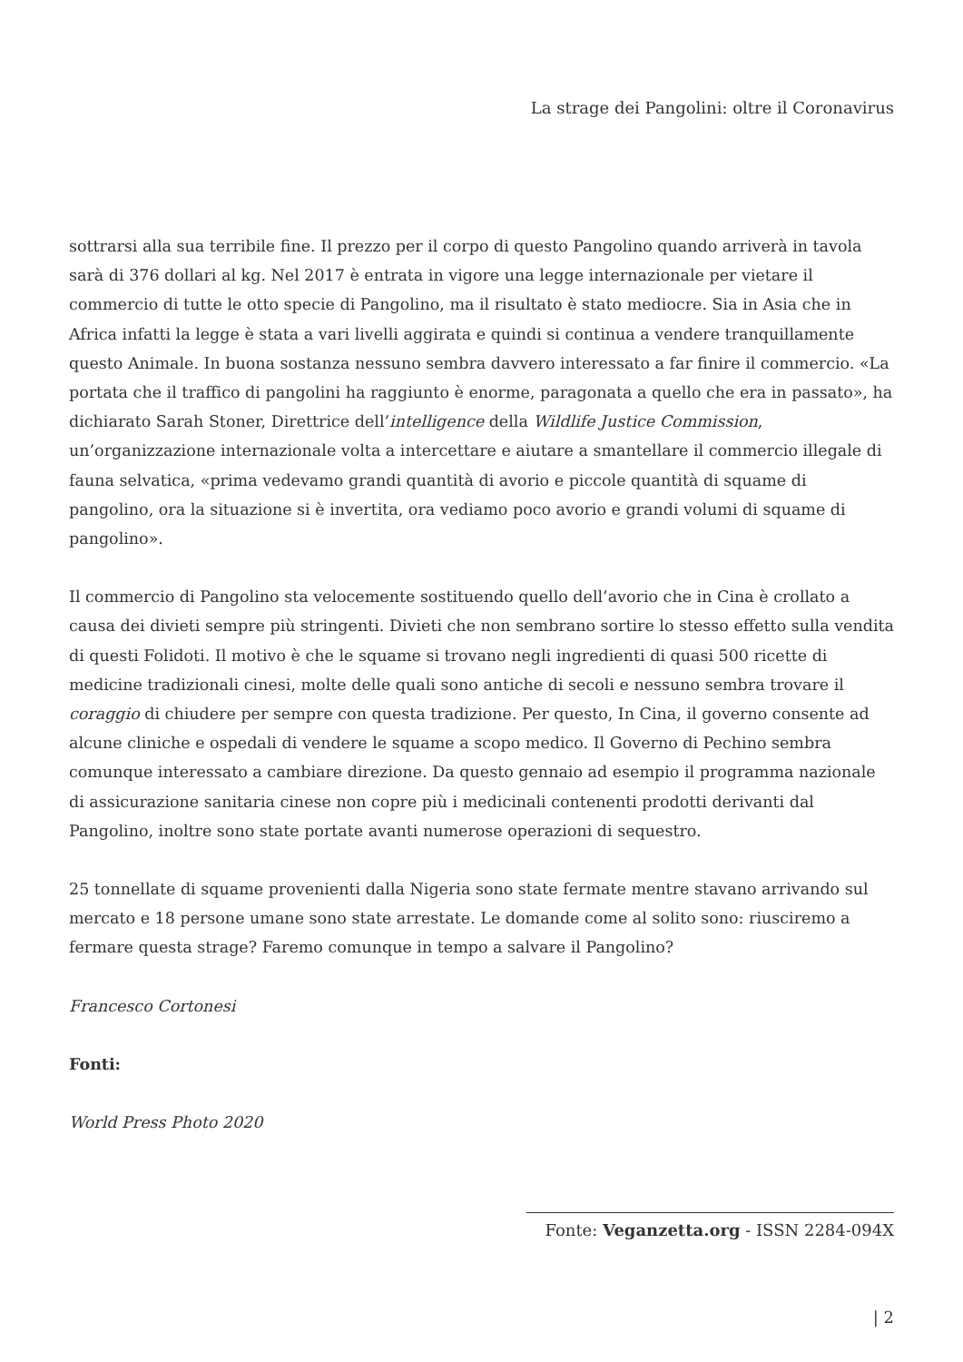La strage dei Pangolini: oltre il Coronavirus
sottrarsi alla sua terribile fine. Il prezzo per il corpo di questo Pangolino quando arriverà in tavola sarà di 376 dollari al kg. Nel 2017 è entrata in vigore una legge internazionale per vietare il commercio di tutte le otto specie di Pangolino, ma il risultato è stato mediocre. Sia in Asia che in Africa infatti la legge è stata a vari livelli aggirata e quindi si continua a vendere tranquillamente questo Animale. In buona sostanza nessuno sembra davvero interessato a far finire il commercio. «La portata che il traffico di pangolini ha raggiunto è enorme, paragonata a quello che era in passato», ha dichiarato Sarah Stoner, Direttrice dell’intelligence della Wildlife Justice Commission, un’organizzazione internazionale volta a intercettare e aiutare a smantellare il commercio illegale di fauna selvatica, «prima vedevamo grandi quantità di avorio e piccole quantità di squame di pangolino, ora la situazione si è invertita, ora vediamo poco avorio e grandi volumi di squame di pangolino».
Il commercio di Pangolino sta velocemente sostituendo quello dell’avorio che in Cina è crollato a causa dei divieti sempre più stringenti. Divieti che non sembrano sortire lo stesso effetto sulla vendita di questi Folidoti. Il motivo è che le squame si trovano negli ingredienti di quasi 500 ricette di medicine tradizionali cinesi, molte delle quali sono antiche di secoli e nessuno sembra trovare il coraggio di chiudere per sempre con questa tradizione. Per questo, In Cina, il governo consente ad alcune cliniche e ospedali di vendere le squame a scopo medico. Il Governo di Pechino sembra comunque interessato a cambiare direzione. Da questo gennaio ad esempio il programma nazionale di assicurazione sanitaria cinese non copre più i medicinali contenenti prodotti derivanti dal Pangolino, inoltre sono state portate avanti numerose operazioni di sequestro.
25 tonnellate di squame provenienti dalla Nigeria sono state fermate mentre stavano arrivando sul mercato e 18 persone umane sono state arrestate. Le domande come al solito sono: riusciremo a fermare questa strage? Faremo comunque in tempo a salvare il Pangolino?
Francesco Cortonesi
Fonti:
World Press Photo 2020
Fonte: Veganzetta.org - ISSN 2284-094X
| 2